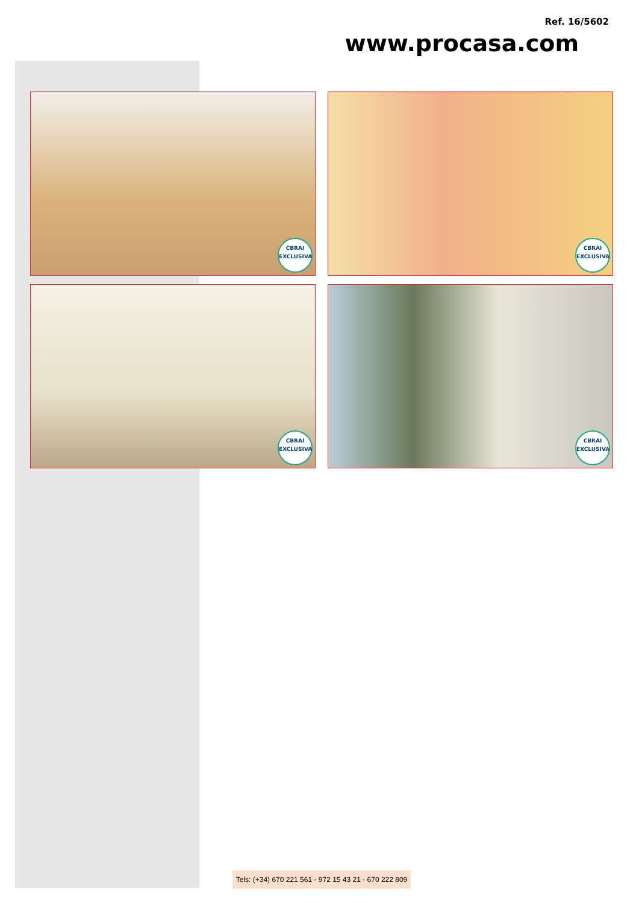Ref. 16/5602
www.procasa.com
CBRAI
EXCLUSIVA
CBRAI
EXCLUSIVA
CBRAI
EXCLUSIVA
CBRAI
EXCLUSIVA
Tels: (+34) 670 221 561 - 972 15 43 21 - 670 222 809